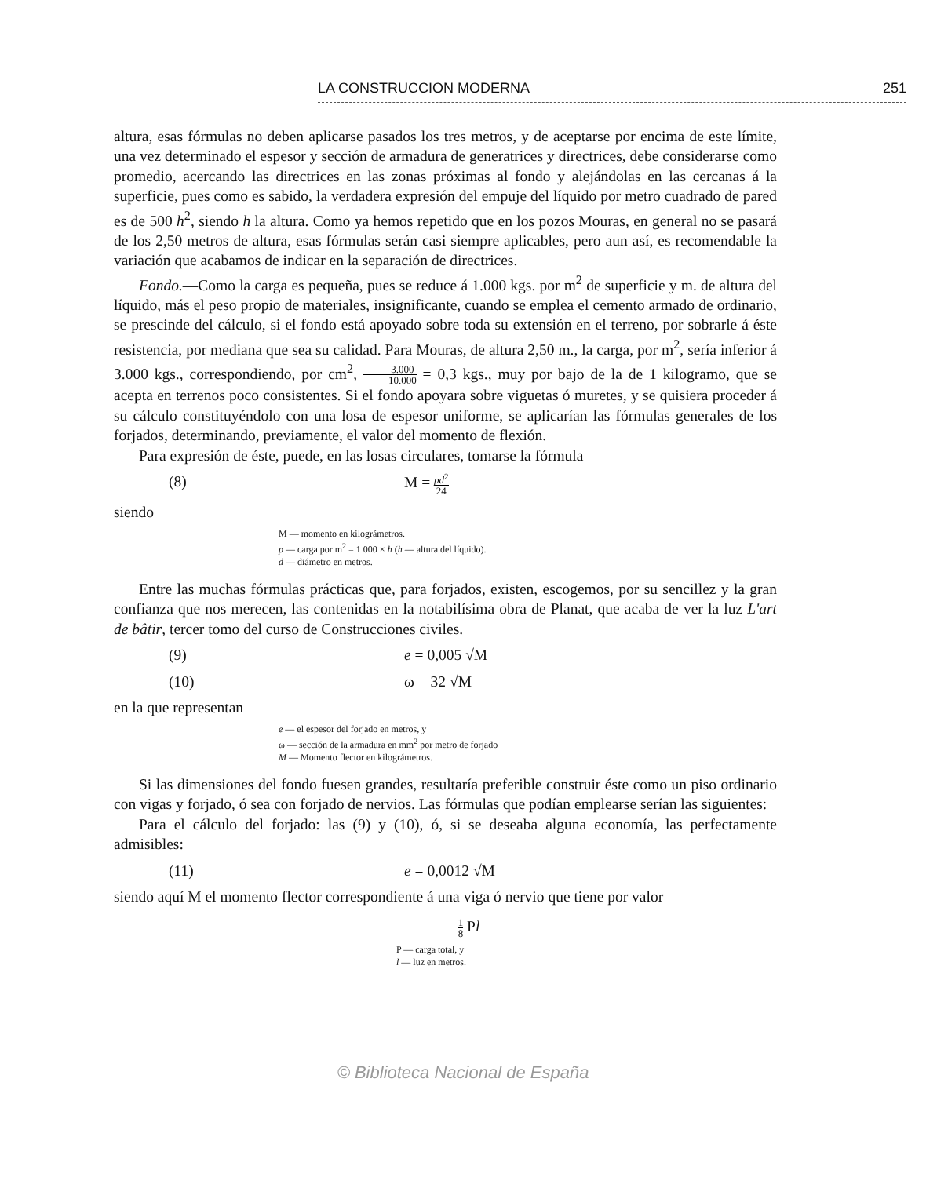LA CONSTRUCCION MODERNA 251
altura, esas fórmulas no deben aplicarse pasados los tres metros, y de aceptarse por encima de este límite, una vez determinado el espesor y sección de armadura de generatrices y directrices, debe considerarse como promedio, acercando las directrices en las zonas próximas al fondo y alejándolas en las cercanas á la superficie, pues como es sabido, la verdadera expresión del empuje del líquido por metro cuadrado de pared es de 500 h<sup>2</sup>, siendo h la altura. Como ya hemos repetido que en los pozos Mouras, en general no se pasará de los 2,50 metros de altura, esas fórmulas serán casi siempre aplicables, pero aun así, es recomendable la variación que acabamos de indicar en la separación de directrices.
Fondo.—Como la carga es pequeña, pues se reduce á 1.000 kgs. por m<sup>2</sup> de superficie y m. de altura del líquido, más el peso propio de materiales, insignificante, cuando se emplea el cemento armado de ordinario, se prescinde del cálculo, si el fondo está apoyado sobre toda su extensión en el terreno, por sobrarle á éste resistencia, por mediana que sea su calidad. Para Mouras, de altura 2,50 m., la carga, por m<sup>2</sup>, sería inferior á 3.000 kgs., correspondiendo, por cm<sup>2</sup>, 3.000 10.000 = 0,3 kgs., muy por bajo de la de 1 kilogramo, que se acepta en terrenos poco consistentes. Si el fondo apoyara sobre viguetas ó muretes, y se quisiera proceder á su cálculo constituyéndolo con una losa de espesor uniforme, se aplicarían las fórmulas generales de los forjados, determinando, previamente, el valor del momento de flexión.
Para expresión de éste, puede, en las losas circulares, tomarse la fórmula
(8) M = pd<sup>2</sup> 24
siendo
M — momento en kilográmetros.
p — carga por m<sup>2</sup> = 1 000 × h (h — altura del líquido).
d — diámetro en metros.
Entre las muchas fórmulas prácticas que, para forjados, existen, escogemos, por su sencillez y la gran confianza que nos merecen, las contenidas en la notabilísima obra de Planat, que acaba de ver la luz L'art de bâtir, tercer tomo del curso de Construcciones civiles.
(9) e = 0,005 √M
(10) ω = 32 √M
en la que representan
e — el espesor del forjado en metros, y
ω — sección de la armadura en mm<sup>2</sup> por metro de forjado
M — Momento flector en kilográmetros.
Si las dimensiones del fondo fuesen grandes, resultaría preferible construir éste como un piso ordinario con vigas y forjado, ó sea con forjado de nervios. Las fórmulas que podían emplearse serían las siguientes:
Para el cálculo del forjado: las (9) y (10), ó, si se deseaba alguna economía, las perfectamente admisibles:
(11) e = 0,0012 √M
siendo aquí M el momento flector correspondiente á una viga ó nervio que tiene por valor
1 8 Pl
P — carga total, y
l — luz en metros.
© Biblioteca Nacional de España